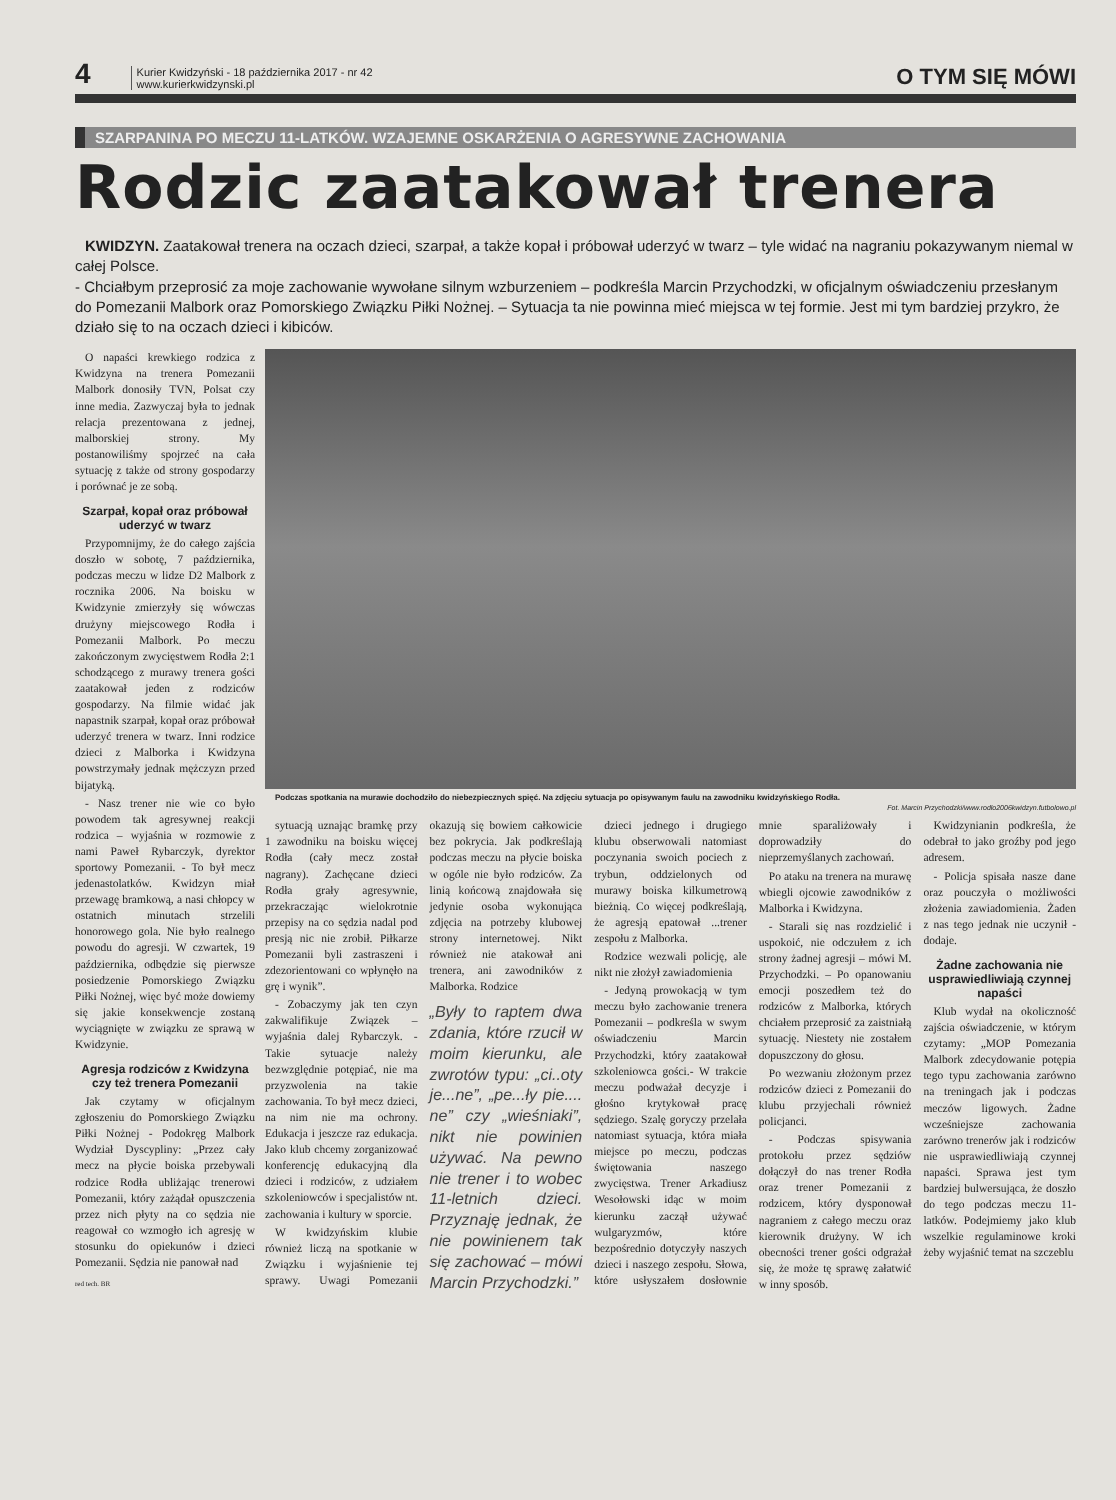4 Kurier Kwidzyński - 18 października 2017 - nr 42
www.kurierkwidzynski.pl O TYM SIĘ MÓWI
SZARPANINA PO MECZU 11-LATKÓW. WZAJEMNE OSKARŻENIA O AGRESYWNE ZACHOWANIA
Rodzic zaatakował trenera
KWIDZYN. Zaatakował trenera na oczach dzieci, szarpał, a także kopał i próbował uderzyć w twarz – tyle widać na nagraniu pokazywanym niemal w całej Polsce.
- Chciałbym przeprosić za moje zachowanie wywołane silnym wzburzeniem – podkreśla Marcin Przychodzki, w oficjalnym oświadczeniu przesłanym do Pomezanii Malbork oraz Pomorskiego Związku Piłki Nożnej. – Sytuacja ta nie powinna mieć miejsca w tej formie. Jest mi tym bardziej przykro, że działo się to na oczach dzieci i kibiców.
O napaści krewkiego rodzica z Kwidzyna na trenera Pomezanii Malbork donosiły TVN, Polsat czy inne media. Zazwyczaj była to jednak relacja prezentowana z jednej, malborskiej strony. My postanowiliśmy spojrzeć na cała sytuację z także od strony gospodarzy i porównać je ze sobą.
Szarpał, kopał oraz próbował uderzyć w twarz
Przypomnijmy, że do całego zajścia doszło w sobotę, 7 października, podczas meczu w lidze D2 Malbork z rocznika 2006. Na boisku w Kwidzynie zmierzyły się wówczas drużyny miejscowego Rodła i Pomezanii Malbork. Po meczu zakończonym zwycięstwem Rodła 2:1 schodzącego z murawy trenera gości zaatakował jeden z rodziców gospodarzy. Na filmie widać jak napastnik szarpał, kopał oraz próbował uderzyć trenera w twarz. Inni rodzice dzieci z Malborka i Kwidzyna powstrzymały jednak mężczyzn przed bijatyką.
- Nasz trener nie wie co było powodem tak agresywnej reakcji rodzica – wyjaśnia w rozmowie z nami Paweł Rybarczyk, dyrektor sportowy Pomezanii. - To był mecz jedenastolatków. Kwidzyn miał przewagę bramkową, a nasi chłopcy w ostatnich minutach strzelili honorowego gola. Nie było realnego powodu do agresji. W czwartek, 19 października, odbędzie się pierwsze posiedzenie Pomorskiego Związku Piłki Nożnej, więc być może dowiemy się jakie konsekwencje zostaną wyciągnięte w związku ze sprawą w Kwidzynie.
Agresja rodziców z Kwidzyna czy też trenera Pomezanii
Jak czytamy w oficjalnym zgłoszeniu do Pomorskiego Związku Piłki Nożnej - Podokręg Malbork Wydział Dyscypliny: „Przez cały mecz na płycie boiska przebywali rodzice Rodła ubliżając trenerowi Pomezanii, który zażądał opuszczenia przez nich płyty na co sędzia nie reagował co wzmogło ich agresję w stosunku do opiekunów i dzieci Pomezanii. Sędzia nie panował nad
red tech. BR
Podczas spotkania na murawie dochodziło do niebezpiecznych spięć. Na zdjęciu sytuacja po opisywanym faulu na zawodniku kwidzyńskiego Rodła.
Fot. Marcin Przychodzki/www.rodlo2006kwidzyn.futbolowo.pl
sytuacją uznając bramkę przy 1 zawodniku na boisku więcej Rodła (cały mecz został nagrany). Zachęcane dzieci Rodła grały agresywnie, przekraczając wielokrotnie przepisy na co sędzia nadal pod presją nic nie zrobił. Piłkarze Pomezanii byli zastraszeni i zdezorientowani co wpłynęło na grę i wynik”.
- Zobaczymy jak ten czyn zakwalifikuje Związek – wyjaśnia dalej Rybarczyk. - Takie sytuacje należy bezwzględnie potępiać, nie ma przyzwolenia na takie zachowania. To był mecz dzieci, na nim nie ma ochrony. Edukacja i jeszcze raz edukacja. Jako klub chcemy zorganizować konferencję edukacyjną dla dzieci i rodziców, z udziałem szkoleniowców i specjalistów nt. zachowania i kultury w sporcie.
W kwidzyńskim klubie również liczą na spotkanie w Związku i wyjaśnienie tej sprawy. Uwagi Pomezanii okazują się bowiem całkowicie bez pokrycia. Jak podkreślają podczas meczu na płycie boiska w ogóle nie było rodziców. Za linią końcową znajdowała się jedynie osoba wykonująca zdjęcia na potrzeby klubowej strony internetowej. Nikt również nie atakował ani trenera, ani zawodników z Malborka. Rodzice
„Były to raptem dwa zdania, które rzucił w moim kierunku, ale zwrotów typu: „ci..oty je...ne”, „pe...ły pie.... ne” czy „wieśniaki”, nikt nie powinien używać. Na pewno nie trener i to wobec 11-letnich dzieci. Przyznaję jednak, że nie powinienem tak się zachować – mówi Marcin Przychodzki.”
dzieci jednego i drugiego klubu obserwowali natomiast poczynania swoich pociech z trybun, oddzielonych od murawy boiska kilkumetrową bieżnią. Co więcej podkreślają, że agresją epatował ...trener zespołu z Malborka.
Rodzice wezwali policję, ale nikt nie złożył zawiadomienia
- Jedyną prowokacją w tym meczu było zachowanie trenera Pomezanii – podkreśla w swym oświadczeniu Marcin Przychodzki, który zaatakował szkoleniowca gości.- W trakcie meczu podważał decyzje i głośno krytykował pracę sędziego. Szalę goryczy przelała natomiast sytuacja, która miała miejsce po meczu, podczas świętowania naszego zwycięstwa. Trener Arkadiusz Wesołowski idąc w moim kierunku zaczął używać wulgaryzmów, które bezpośrednio dotyczyły naszych dzieci i naszego zespołu. Słowa, które usłyszałem dosłownie mnie sparaliżowały i doprowadziły do nieprzemyślanych zachowań.
Po ataku na trenera na murawę wbiegli ojcowie zawodników z Malborka i Kwidzyna.
- Starali się nas rozdzielić i uspokoić, nie odczułem z ich strony żadnej agresji – mówi M. Przychodzki. – Po opanowaniu emocji poszedłem też do rodziców z Malborka, których chciałem przeprosić za zaistniałą sytuację. Niestety nie zostałem dopuszczony do głosu.
Po wezwaniu złożonym przez rodziców dzieci z Pomezanii do klubu przyjechali również policjanci.
- Podczas spisywania protokołu przez sędziów dołączył do nas trener Rodła oraz trener Pomezanii z rodzicem, który dysponował nagraniem z całego meczu oraz kierownik drużyny. W ich obecności trener gości odgrażał się, że może tę sprawę załatwić w inny sposób.
Kwidzynianin podkreśla, że odebrał to jako groźby pod jego adresem.
- Policja spisała nasze dane oraz pouczyła o możliwości złożenia zawiadomienia. Żaden z nas tego jednak nie uczynił - dodaje.
Żadne zachowania nie usprawiedliwiają czynnej napaści
Klub wydał na okoliczność zajścia oświadczenie, w którym czytamy: „MOP Pomezania Malbork zdecydowanie potępia tego typu zachowania zarówno na treningach jak i podczas meczów ligowych. Żadne wcześniejsze zachowania zarówno trenerów jak i rodziców nie usprawiedliwiają czynnej napaści. Sprawa jest tym bardziej bulwersująca, że doszło do tego podczas meczu 11-latków. Podejmiemy jako klub wszelkie regulaminowe kroki żeby wyjaśnić temat na szczeblu